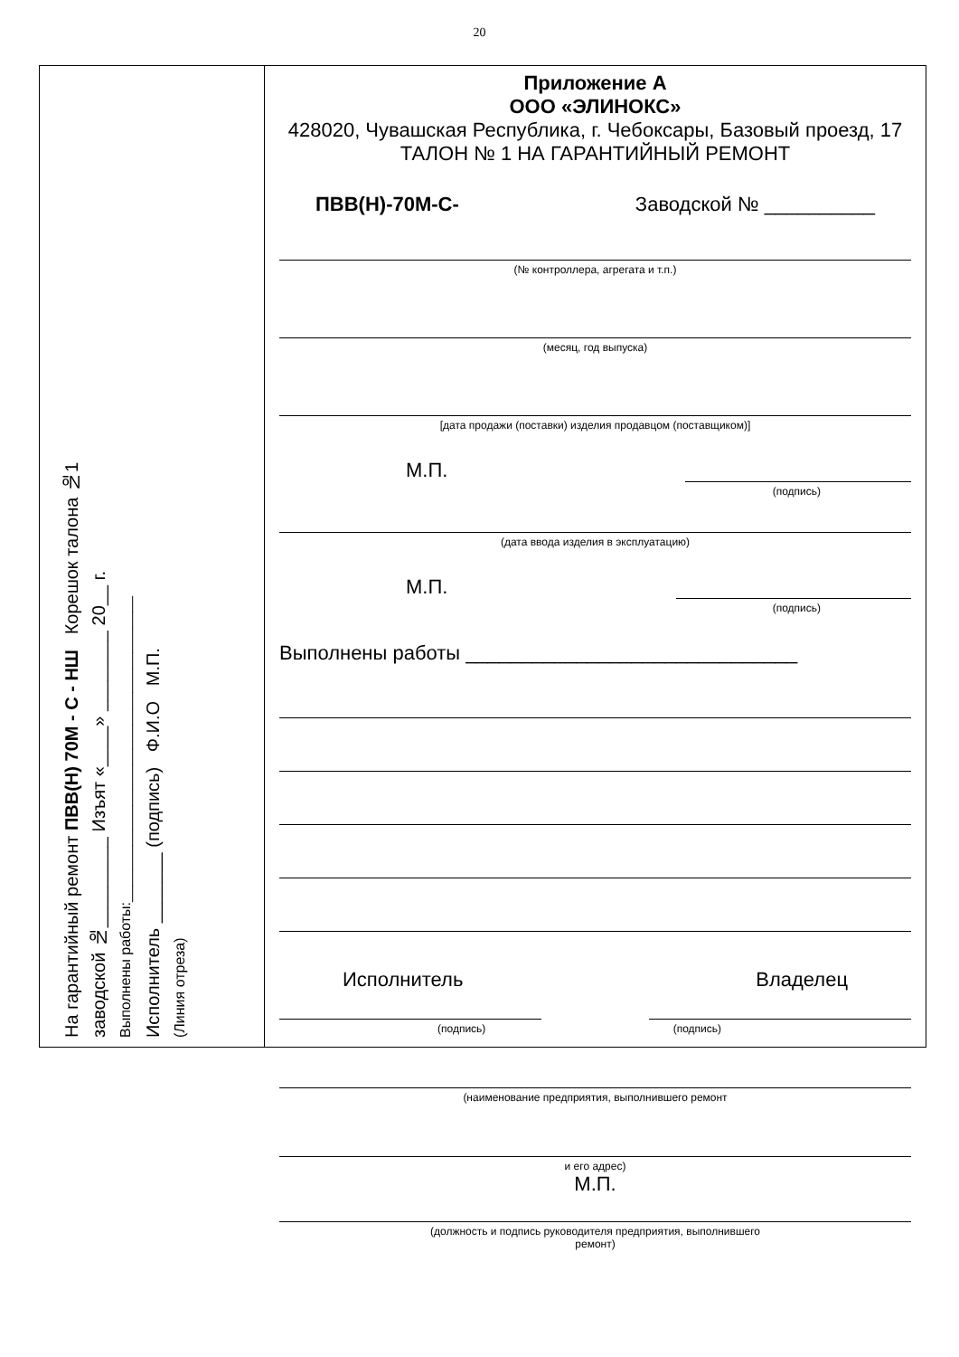20
На гарантийный ремонт ПВВ(Н) 70М - С - НШ Корешок талона №1
заводской №_________ Изъят «____» ________ 20__ г.
Выполнены работы:______________________________________
Исполнитель _______ (подпись) Ф.И.О М.П.
(Линия отреза)
Приложение А
ООО «ЭЛИНОКС»
428020, Чувашская Республика, г. Чебоксары, Базовый проезд, 17
ТАЛОН № 1 НА ГАРАНТИЙНЫЙ РЕМОНТ
ПВВ(Н)-70М-С- Заводской № __________
(№ контроллера, агрегата и т.п.)
(месяц, год выпуска)
[дата продажи (поставки) изделия продавцом (поставщиком)]
М.П.
(подпись)
(дата ввода изделия в эксплуатацию)
М.П.
(подпись)
Выполнены работы ______________________________
Исполнитель Владелец
(подпись) (подпись)
(наименование предприятия, выполнившего ремонт
и его адрес)
М.П.
(должность и подпись руководителя предприятия, выполнившего
ремонт)